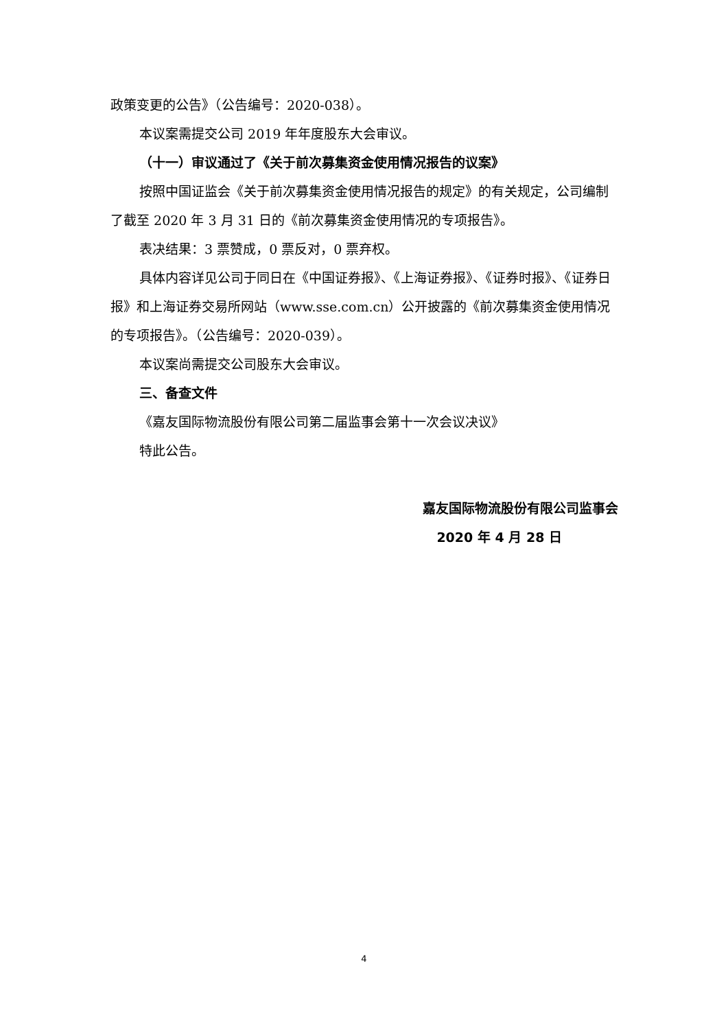政策变更的公告》（公告编号：2020-038）。
本议案需提交公司 2019 年年度股东大会审议。
（十一）审议通过了《关于前次募集资金使用情况报告的议案》
按照中国证监会《关于前次募集资金使用情况报告的规定》的有关规定，公司编制了截至 2020 年 3 月 31 日的《前次募集资金使用情况的专项报告》。
表决结果：3 票赞成，0 票反对，0 票弃权。
具体内容详见公司于同日在《中国证券报》、《上海证券报》、《证券时报》、《证券日报》和上海证券交易所网站（www.sse.com.cn）公开披露的《前次募集资金使用情况的专项报告》。（公告编号：2020-039）。
本议案尚需提交公司股东大会审议。
三、备查文件
《嘉友国际物流股份有限公司第二届监事会第十一次会议决议》
特此公告。
嘉友国际物流股份有限公司监事会
2020 年 4 月 28 日
4